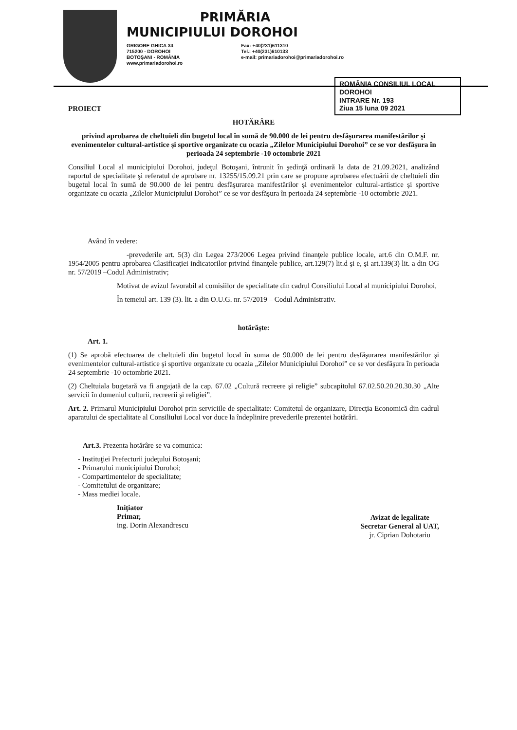PRIMĂRIA
MUNICIPIULUI DOROHOI
GRIGORE GHICA 34
715200 - DOROHOI
BOTOŞANI - ROMÂNIA
www.primariadorohoi.ro
Fax: +40(231)611310
Tel.: +40(231)610133
e-mail: primariadorohoi@primariadorohoi.ro
ROMÂNIA CONSILIUL LOCAL DOROHOI
INTRARE Nr. 193
Ziua 15 luna 09 2021
PROIECT
HOTĂRÂRE
privind aprobarea de cheltuieli din bugetul local în sumă de 90.000 de lei pentru desfăşurarea manifestărilor şi evenimentelor cultural-artistice şi sportive organizate cu ocazia „Zilelor Municipiului Dorohoi” ce se vor desfăşura în perioada 24 septembrie -10 octombrie 2021
Consiliul Local al municipiului Dorohoi, judeţul Botoşani, întrunit în şedinţă ordinară la data de 21.09.2021, analizând raportul de specialitate şi referatul de aprobare nr. 13255/15.09.21 prin care se propune aprobarea efectuării de cheltuieli din bugetul local în sumă de 90.000 de lei pentru desfăşurarea manifestărilor şi evenimentelor cultural-artistice şi sportive organizate cu ocazia „Zilelor Municipiului Dorohoi” ce se vor desfăşura în perioada 24 septembrie -10 octombrie 2021.
Având în vedere:
-prevederile art. 5(3) din Legea 273/2006 Legea privind finanţele publice locale, art.6 din O.M.F. nr. 1954/2005 pentru aprobarea Clasificaţiei indicatorilor privind finanţele publice, art.129(7) lit.d şi e, şi art.139(3) lit. a din OG nr. 57/2019 –Codul Administrativ;
Motivat de avizul favorabil al comisiilor de specialitate din cadrul Consiliului Local al municipiului Dorohoi,
În temeiul art. 139 (3). lit. a din O.U.G. nr. 57/2019 – Codul Administrativ.
hotărăşte:
Art. 1.
(1) Se aprobă efectuarea de cheltuieli din bugetul local în suma de 90.000 de lei pentru desfăşurarea manifestărilor şi evenimentelor cultural-artistice şi sportive organizate cu ocazia „Zilelor Municipiului Dorohoi” ce se vor desfăşura în perioada 24 septembrie -10 octombrie 2021.
(2) Cheltuiala bugetară va fi angajată de la cap. 67.02 „Cultură recreere şi religie” subcapitolul 67.02.50.20.20.30.30 „Alte servicii în domeniul culturii, recreerii şi religiei”.
Art. 2. Primarul Municipiului Dorohoi prin serviciile de specialitate: Comitetul de organizare, Direcţia Economică din cadrul aparatului de specialitate al Consiliului Local vor duce la îndeplinire prevederile prezentei hotărâri.
Art.3. Prezenta hotărâre se va comunica:
- Instituţiei Prefecturii judeţului Botoşani;
- Primarului municipiului Dorohoi;
- Compartimentelor de specialitate;
- Comitetului de organizare;
- Mass mediei locale.
Iniţiator
Primar,
ing. Dorin Alexandrescu
Avizat de legalitate
Secretar General al UAT,
jr. Ciprian Dohotariu